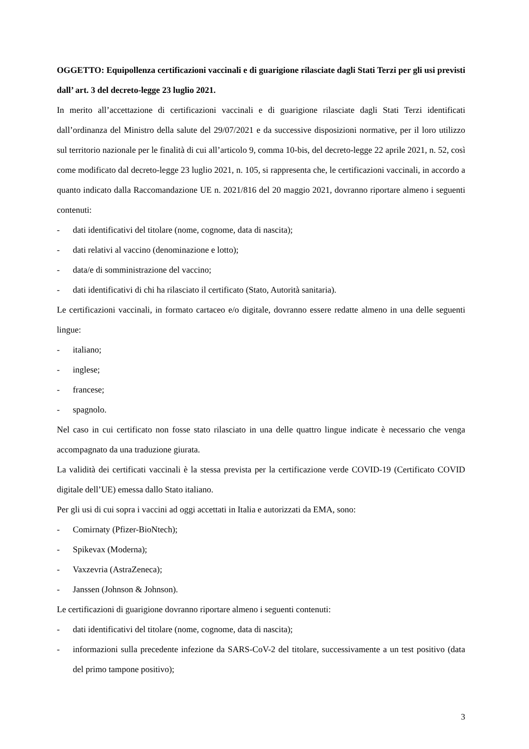OGGETTO: Equipollenza certificazioni vaccinali e di guarigione rilasciate dagli Stati Terzi per gli usi previsti dall’ art. 3 del decreto-legge 23 luglio 2021.
In merito all’accettazione di certificazioni vaccinali e di guarigione rilasciate dagli Stati Terzi identificati dall’ordinanza del Ministro della salute del 29/07/2021 e da successive disposizioni normative, per il loro utilizzo sul territorio nazionale per le finalità di cui all’articolo 9, comma 10-bis, del decreto-legge 22 aprile 2021, n. 52, così come modificato dal decreto-legge 23 luglio 2021, n. 105, si rappresenta che, le certificazioni vaccinali, in accordo a quanto indicato dalla Raccomandazione UE n. 2021/816 del 20 maggio 2021, dovranno riportare almeno i seguenti contenuti:
- dati identificativi del titolare (nome, cognome, data di nascita);
- dati relativi al vaccino (denominazione e lotto);
- data/e di somministrazione del vaccino;
- dati identificativi di chi ha rilasciato il certificato (Stato, Autorità sanitaria).
Le certificazioni vaccinali, in formato cartaceo e/o digitale, dovranno essere redatte almeno in una delle seguenti lingue:
- italiano;
- inglese;
- francese;
- spagnolo.
Nel caso in cui certificato non fosse stato rilasciato in una delle quattro lingue indicate è necessario che venga accompagnato da una traduzione giurata.
La validità dei certificati vaccinali è la stessa prevista per la certificazione verde COVID-19 (Certificato COVID digitale dell’UE) emessa dallo Stato italiano.
Per gli usi di cui sopra i vaccini ad oggi accettati in Italia e autorizzati da EMA, sono:
- Comirnaty (Pfizer-BioNtech);
- Spikevax (Moderna);
- Vaxzevria (AstraZeneca);
- Janssen (Johnson & Johnson).
Le certificazioni di guarigione dovranno riportare almeno i seguenti contenuti:
- dati identificativi del titolare (nome, cognome, data di nascita);
- informazioni sulla precedente infezione da SARS-CoV-2 del titolare, successivamente a un test positivo (data del primo tampone positivo);
3